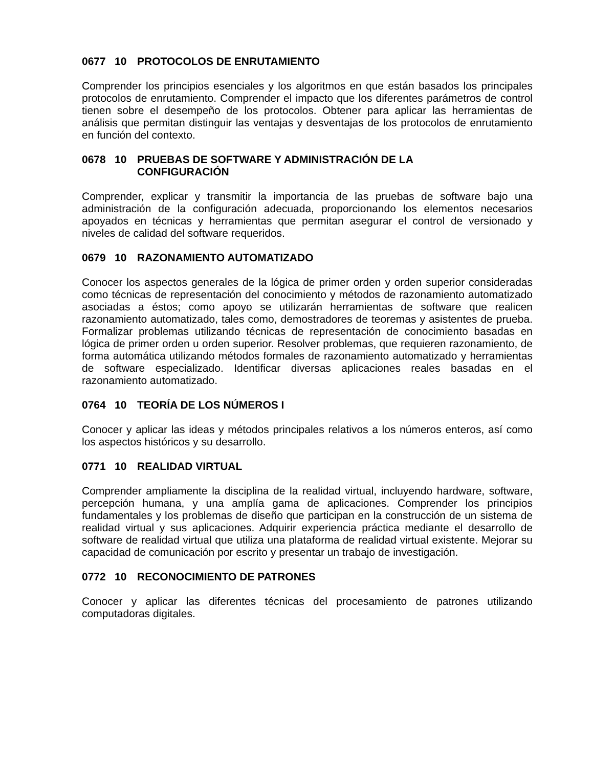0677 10 PROTOCOLOS DE ENRUTAMIENTO
Comprender los principios esenciales y los algoritmos en que están basados los principales protocolos de enrutamiento. Comprender el impacto que los diferentes parámetros de control tienen sobre el desempeño de los protocolos. Obtener para aplicar las herramientas de análisis que permitan distinguir las ventajas y desventajas de los protocolos de enrutamiento en función del contexto.
0678 10 PRUEBAS DE SOFTWARE Y ADMINISTRACIÓN DE LA
CONFIGURACIÓN
Comprender, explicar y transmitir la importancia de las pruebas de software bajo una administración de la configuración adecuada, proporcionando los elementos necesarios apoyados en técnicas y herramientas que permitan asegurar el control de versionado y niveles de calidad del software requeridos.
0679 10 RAZONAMIENTO AUTOMATIZADO
Conocer los aspectos generales de la lógica de primer orden y orden superior consideradas como técnicas de representación del conocimiento y métodos de razonamiento automatizado asociadas a éstos; como apoyo se utilizarán herramientas de software que realicen razonamiento automatizado, tales como, demostradores de teoremas y asistentes de prueba. Formalizar problemas utilizando técnicas de representación de conocimiento basadas en lógica de primer orden u orden superior. Resolver problemas, que requieren razonamiento, de forma automática utilizando métodos formales de razonamiento automatizado y herramientas de software especializado. Identificar diversas aplicaciones reales basadas en el razonamiento automatizado.
0764 10 TEORÍA DE LOS NÚMEROS I
Conocer y aplicar las ideas y métodos principales relativos a los números enteros, así como los aspectos históricos y su desarrollo.
0771 10 REALIDAD VIRTUAL
Comprender ampliamente la disciplina de la realidad virtual, incluyendo hardware, software, percepción humana, y una amplía gama de aplicaciones. Comprender los principios fundamentales y los problemas de diseño que participan en la construcción de un sistema de realidad virtual y sus aplicaciones. Adquirir experiencia práctica mediante el desarrollo de software de realidad virtual que utiliza una plataforma de realidad virtual existente. Mejorar su capacidad de comunicación por escrito y presentar un trabajo de investigación.
0772 10 RECONOCIMIENTO DE PATRONES
Conocer y aplicar las diferentes técnicas del procesamiento de patrones utilizando computadoras digitales.